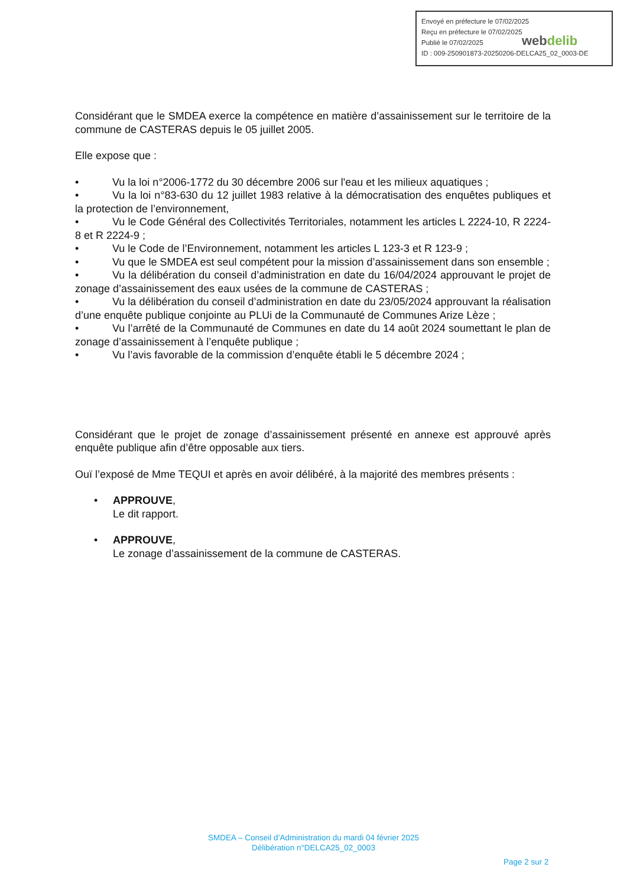Envoyé en préfecture le 07/02/2025
Reçu en préfecture le 07/02/2025
Publié le 07/02/2025
ID : 009-250901873-20250206-DELCA25_02_0003-DE
webdelib
Considérant que le SMDEA exerce la compétence en matière d’assainissement sur le territoire de la commune de CASTERAS depuis le 05 juillet 2005.
Elle expose que :
• Vu la loi n°2006-1772 du 30 décembre 2006 sur l'eau et les milieux aquatiques ;
• Vu la loi n°83-630 du 12 juillet 1983 relative à la démocratisation des enquêtes publiques et la protection de l’environnement,
• Vu le Code Général des Collectivités Territoriales, notamment les articles L 2224-10, R 2224-8 et R 2224-9 ;
• Vu le Code de l’Environnement, notamment les articles L 123-3 et R 123-9 ;
• Vu que le SMDEA est seul compétent pour la mission d’assainissement dans son ensemble ;
• Vu la délibération du conseil d’administration en date du 16/04/2024 approuvant le projet de zonage d’assainissement des eaux usées de la commune de CASTERAS ;
• Vu la délibération du conseil d’administration en date du 23/05/2024 approuvant la réalisation d’une enquête publique conjointe au PLUi de la Communauté de Communes Arize Lèze ;
• Vu l’arrêté de la Communauté de Communes en date du 14 août 2024 soumettant le plan de zonage d’assainissement à l’enquête publique ;
• Vu l’avis favorable de la commission d’enquête établi le 5 décembre 2024 ;
Considérant que le projet de zonage d’assainissement présenté en annexe est approuvé après enquête publique afin d’être opposable aux tiers.
Ouï l’exposé de Mme TEQUI et après en avoir délibéré, à la majorité des membres présents :
• APPROUVE,
Le dit rapport.
• APPROUVE,
Le zonage d’assainissement de la commune de CASTERAS.
SMDEA – Conseil d’Administration du mardi 04 février 2025
Délibération n°DELCA25_02_0003
Page 2 sur 2